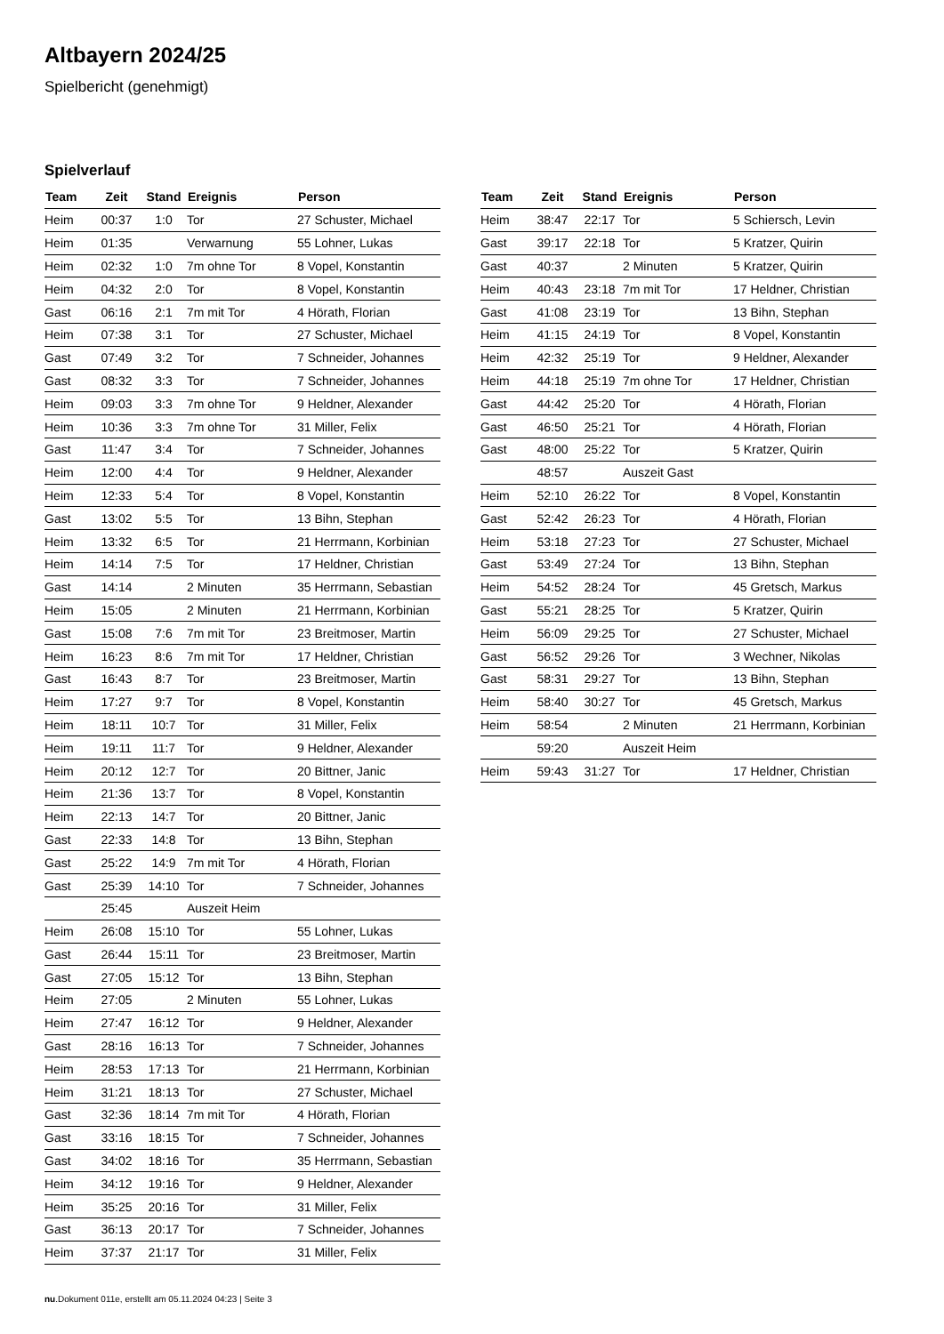Altbayern 2024/25
Spielbericht (genehmigt)
Spielverlauf
| Team | Zeit | Stand | Ereignis | Person |
| --- | --- | --- | --- | --- |
| Heim | 00:37 | 1:0 | Tor | 27 Schuster, Michael |
| Heim | 01:35 | | Verwarnung | 55 Lohner, Lukas |
| Heim | 02:32 | 1:0 | 7m ohne Tor | 8 Vopel, Konstantin |
| Heim | 04:32 | 2:0 | Tor | 8 Vopel, Konstantin |
| Gast | 06:16 | 2:1 | 7m mit Tor | 4 Hörath, Florian |
| Heim | 07:38 | 3:1 | Tor | 27 Schuster, Michael |
| Gast | 07:49 | 3:2 | Tor | 7 Schneider, Johannes |
| Gast | 08:32 | 3:3 | Tor | 7 Schneider, Johannes |
| Heim | 09:03 | 3:3 | 7m ohne Tor | 9 Heldner, Alexander |
| Heim | 10:36 | 3:3 | 7m ohne Tor | 31 Miller, Felix |
| Gast | 11:47 | 3:4 | Tor | 7 Schneider, Johannes |
| Heim | 12:00 | 4:4 | Tor | 9 Heldner, Alexander |
| Heim | 12:33 | 5:4 | Tor | 8 Vopel, Konstantin |
| Gast | 13:02 | 5:5 | Tor | 13 Bihn, Stephan |
| Heim | 13:32 | 6:5 | Tor | 21 Herrmann, Korbinian |
| Heim | 14:14 | 7:5 | Tor | 17 Heldner, Christian |
| Gast | 14:14 | | 2 Minuten | 35 Herrmann, Sebastian |
| Heim | 15:05 | | 2 Minuten | 21 Herrmann, Korbinian |
| Gast | 15:08 | 7:6 | 7m mit Tor | 23 Breitmoser, Martin |
| Heim | 16:23 | 8:6 | 7m mit Tor | 17 Heldner, Christian |
| Gast | 16:43 | 8:7 | Tor | 23 Breitmoser, Martin |
| Heim | 17:27 | 9:7 | Tor | 8 Vopel, Konstantin |
| Heim | 18:11 | 10:7 | Tor | 31 Miller, Felix |
| Heim | 19:11 | 11:7 | Tor | 9 Heldner, Alexander |
| Heim | 20:12 | 12:7 | Tor | 20 Bittner, Janic |
| Heim | 21:36 | 13:7 | Tor | 8 Vopel, Konstantin |
| Heim | 22:13 | 14:7 | Tor | 20 Bittner, Janic |
| Gast | 22:33 | 14:8 | Tor | 13 Bihn, Stephan |
| Gast | 25:22 | 14:9 | 7m mit Tor | 4 Hörath, Florian |
| Gast | 25:39 | 14:10 | Tor | 7 Schneider, Johannes |
| | 25:45 | | Auszeit Heim | |
| Heim | 26:08 | 15:10 | Tor | 55 Lohner, Lukas |
| Gast | 26:44 | 15:11 | Tor | 23 Breitmoser, Martin |
| Gast | 27:05 | 15:12 | Tor | 13 Bihn, Stephan |
| Heim | 27:05 | | 2 Minuten | 55 Lohner, Lukas |
| Heim | 27:47 | 16:12 | Tor | 9 Heldner, Alexander |
| Gast | 28:16 | 16:13 | Tor | 7 Schneider, Johannes |
| Heim | 28:53 | 17:13 | Tor | 21 Herrmann, Korbinian |
| Heim | 31:21 | 18:13 | Tor | 27 Schuster, Michael |
| Gast | 32:36 | 18:14 | 7m mit Tor | 4 Hörath, Florian |
| Gast | 33:16 | 18:15 | Tor | 7 Schneider, Johannes |
| Gast | 34:02 | 18:16 | Tor | 35 Herrmann, Sebastian |
| Heim | 34:12 | 19:16 | Tor | 9 Heldner, Alexander |
| Heim | 35:25 | 20:16 | Tor | 31 Miller, Felix |
| Gast | 36:13 | 20:17 | Tor | 7 Schneider, Johannes |
| Heim | 37:37 | 21:17 | Tor | 31 Miller, Felix |
| Team | Zeit | Stand | Ereignis | Person |
| --- | --- | --- | --- | --- |
| Heim | 38:47 | 22:17 | Tor | 5 Schiersch, Levin |
| Gast | 39:17 | 22:18 | Tor | 5 Kratzer, Quirin |
| Gast | 40:37 | | 2 Minuten | 5 Kratzer, Quirin |
| Heim | 40:43 | 23:18 | 7m mit Tor | 17 Heldner, Christian |
| Gast | 41:08 | 23:19 | Tor | 13 Bihn, Stephan |
| Heim | 41:15 | 24:19 | Tor | 8 Vopel, Konstantin |
| Heim | 42:32 | 25:19 | Tor | 9 Heldner, Alexander |
| Heim | 44:18 | 25:19 | 7m ohne Tor | 17 Heldner, Christian |
| Gast | 44:42 | 25:20 | Tor | 4 Hörath, Florian |
| Gast | 46:50 | 25:21 | Tor | 4 Hörath, Florian |
| Gast | 48:00 | 25:22 | Tor | 5 Kratzer, Quirin |
| | 48:57 | | Auszeit Gast | |
| Heim | 52:10 | 26:22 | Tor | 8 Vopel, Konstantin |
| Gast | 52:42 | 26:23 | Tor | 4 Hörath, Florian |
| Heim | 53:18 | 27:23 | Tor | 27 Schuster, Michael |
| Gast | 53:49 | 27:24 | Tor | 13 Bihn, Stephan |
| Heim | 54:52 | 28:24 | Tor | 45 Gretsch, Markus |
| Gast | 55:21 | 28:25 | Tor | 5 Kratzer, Quirin |
| Heim | 56:09 | 29:25 | Tor | 27 Schuster, Michael |
| Gast | 56:52 | 29:26 | Tor | 3 Wechner, Nikolas |
| Gast | 58:31 | 29:27 | Tor | 13 Bihn, Stephan |
| Heim | 58:40 | 30:27 | Tor | 45 Gretsch, Markus |
| Heim | 58:54 | | 2 Minuten | 21 Herrmann, Korbinian |
| | 59:20 | | Auszeit Heim | |
| Heim | 59:43 | 31:27 | Tor | 17 Heldner, Christian |
nu.Dokument 011e, erstellt am 05.11.2024 04:23 | Seite 3